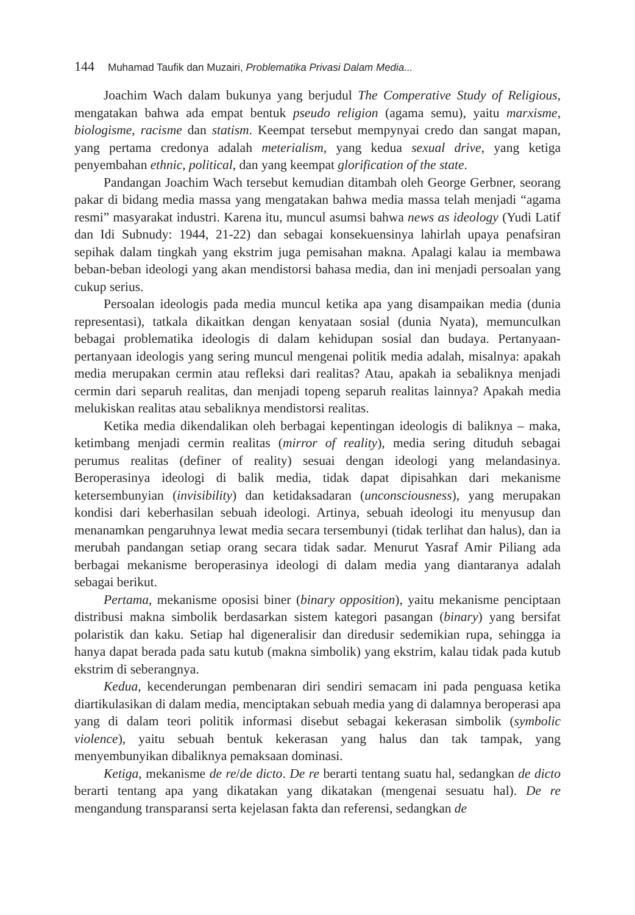144 Muhamad Taufik dan Muzairi, Problematika Privasi Dalam Media...
Joachim Wach dalam bukunya yang berjudul The Comperative Study of Religious, mengatakan bahwa ada empat bentuk pseudo religion (agama semu), yaitu marxisme, biologisme, racisme dan statism. Keempat tersebut mempynyai credo dan sangat mapan, yang pertama credonya adalah meterialism, yang kedua sexual drive, yang ketiga penyembahan ethnic, political, dan yang keempat glorification of the state.
Pandangan Joachim Wach tersebut kemudian ditambah oleh George Gerbner, seorang pakar di bidang media massa yang mengatakan bahwa media massa telah menjadi “agama resmi” masyarakat industri. Karena itu, muncul asumsi bahwa news as ideology (Yudi Latif dan Idi Subnudy: 1944, 21-22) dan sebagai konsekuensinya lahirlah upaya penafsiran sepihak dalam tingkah yang ekstrim juga pemisahan makna. Apalagi kalau ia membawa beban-beban ideologi yang akan mendistorsi bahasa media, dan ini menjadi persoalan yang cukup serius.
Persoalan ideologis pada media muncul ketika apa yang disampaikan media (dunia representasi), tatkala dikaitkan dengan kenyataan sosial (dunia Nyata), memunculkan bebagai problematika ideologis di dalam kehidupan sosial dan budaya. Pertanyaan-pertanyaan ideologis yang sering muncul mengenai politik media adalah, misalnya: apakah media merupakan cermin atau refleksi dari realitas? Atau, apakah ia sebaliknya menjadi cermin dari separuh realitas, dan menjadi topeng separuh realitas lainnya? Apakah media melukiskan realitas atau sebaliknya mendistorsi realitas.
Ketika media dikendalikan oleh berbagai kepentingan ideologis di baliknya – maka, ketimbang menjadi cermin realitas (mirror of reality), media sering dituduh sebagai perumus realitas (definer of reality) sesuai dengan ideologi yang melandasinya. Beroperasinya ideologi di balik media, tidak dapat dipisahkan dari mekanisme ketersembunyian (invisibility) dan ketidaksadaran (unconsciousness), yang merupakan kondisi dari keberhasilan sebuah ideologi. Artinya, sebuah ideologi itu menyusup dan menanamkan pengaruhnya lewat media secara tersembunyi (tidak terlihat dan halus), dan ia merubah pandangan setiap orang secara tidak sadar. Menurut Yasraf Amir Piliang ada berbagai mekanisme beroperasinya ideologi di dalam media yang diantaranya adalah sebagai berikut.
Pertama, mekanisme oposisi biner (binary opposition), yaitu mekanisme penciptaan distribusi makna simbolik berdasarkan sistem kategori pasangan (binary) yang bersifat polaristik dan kaku. Setiap hal digeneralisir dan diredusir sedemikian rupa, sehingga ia hanya dapat berada pada satu kutub (makna simbolik) yang ekstrim, kalau tidak pada kutub ekstrim di seberangnya.
Kedua, kecenderungan pembenaran diri sendiri semacam ini pada penguasa ketika diartikulasikan di dalam media, menciptakan sebuah media yang di dalamnya beroperasi apa yang di dalam teori politik informasi disebut sebagai kekerasan simbolik (symbolic violence), yaitu sebuah bentuk kekerasan yang halus dan tak tampak, yang menyembunyikan dibaliknya pemaksaan dominasi.
Ketiga, mekanisme de re/de dicto. De re berarti tentang suatu hal, sedangkan de dicto berarti tentang apa yang dikatakan yang dikatakan (mengenai sesuatu hal). De re mengandung transparansi serta kejelasan fakta dan referensi, sedangkan de